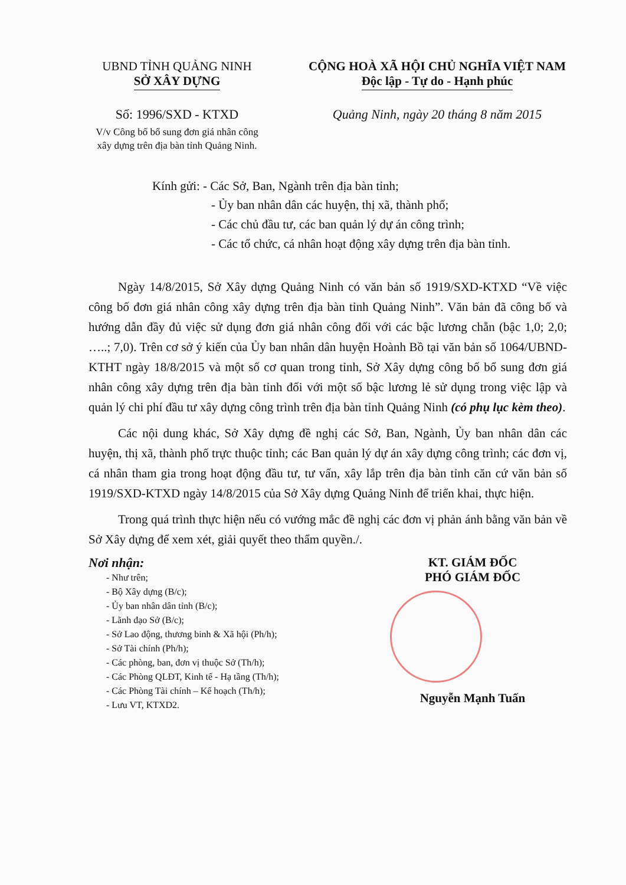UBND TỈNH QUẢNG NINH
SỞ XÂY DỰNG
Số: 1996/SXD - KTXD
V/v Công bố bổ sung đơn giá nhân công xây dựng trên địa bàn tỉnh Quảng Ninh.
CỘNG HOÀ XÃ HỘI CHỦ NGHĨA VIỆT NAM
Độc lập - Tự do - Hạnh phúc
Quảng Ninh, ngày 20 tháng 8 năm 2015
Kính gửi: - Các Sở, Ban, Ngành trên địa bàn tỉnh;
- Ủy ban nhân dân các huyện, thị xã, thành phố;
- Các chủ đầu tư, các ban quản lý dự án công trình;
- Các tổ chức, cá nhân hoạt động xây dựng trên địa bàn tỉnh.
Ngày 14/8/2015, Sở Xây dựng Quảng Ninh có văn bản số 1919/SXD-KTXD “Về việc công bố đơn giá nhân công xây dựng trên địa bàn tỉnh Quảng Ninh”. Văn bản đã công bố và hướng dẫn đầy đủ việc sử dụng đơn giá nhân công đối với các bậc lương chẵn (bậc 1,0; 2,0; …..; 7,0). Trên cơ sở ý kiến của Ủy ban nhân dân huyện Hoành Bồ tại văn bản số 1064/UBND-KTHT ngày 18/8/2015 và một số cơ quan trong tỉnh, Sở Xây dựng công bố bổ sung đơn giá nhân công xây dựng trên địa bàn tỉnh đối với một số bậc lương lẻ sử dụng trong việc lập và quản lý chi phí đầu tư xây dựng công trình trên địa bàn tỉnh Quảng Ninh (có phụ lục kèm theo).
Các nội dung khác, Sở Xây dựng đề nghị các Sở, Ban, Ngành, Ủy ban nhân dân các huyện, thị xã, thành phố trực thuộc tỉnh; các Ban quản lý dự án xây dựng công trình; các đơn vị, cá nhân tham gia trong hoạt động đầu tư, tư vấn, xây lắp trên địa bàn tỉnh căn cứ văn bản số 1919/SXD-KTXD ngày 14/8/2015 của Sở Xây dựng Quảng Ninh để triển khai, thực hiện.
Trong quá trình thực hiện nếu có vướng mắc đề nghị các đơn vị phản ánh bằng văn bản về Sở Xây dựng để xem xét, giải quyết theo thẩm quyền./.
Nơi nhận:
- Như trên;
- Bộ Xây dựng (B/c);
- Ủy ban nhân dân tỉnh (B/c);
- Lãnh đạo Sở (B/c);
- Sở Lao động, thương binh & Xã hội (Ph/h);
- Sở Tài chính (Ph/h);
- Các phòng, ban, đơn vị thuộc Sở (Th/h);
- Các Phòng QLĐT, Kinh tế - Hạ tầng (Th/h);
- Các Phòng Tài chính – Kế hoạch (Th/h);
- Lưu VT, KTXD2.
KT. GIÁM ĐỐC
PHÓ GIÁM ĐỐC
Nguyễn Mạnh Tuấn